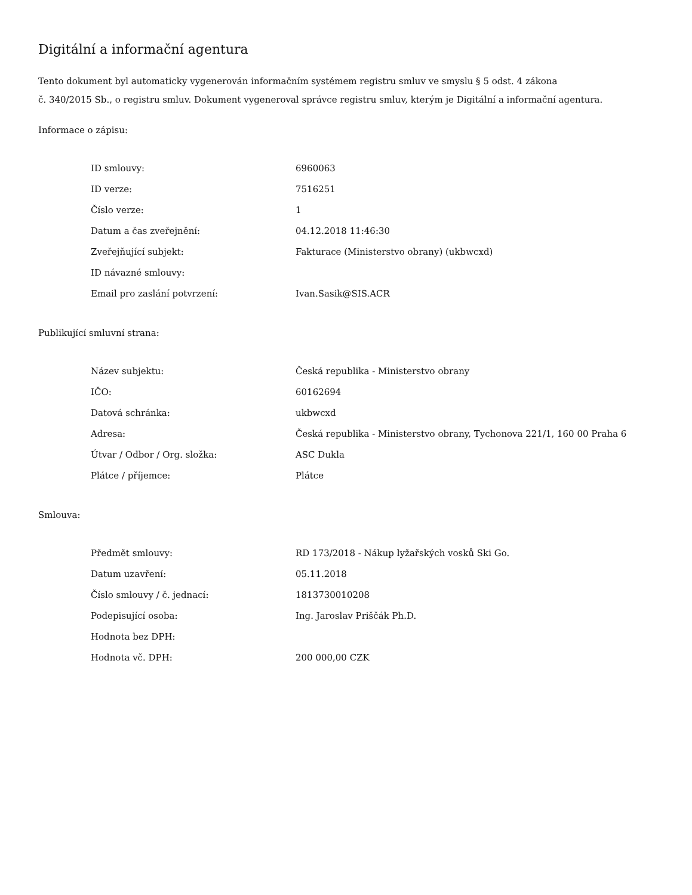Digitální a informační agentura
Tento dokument byl automaticky vygenerován informačním systémem registru smluv ve smyslu § 5 odst. 4 zákona
č. 340/2015 Sb., o registru smluv. Dokument vygeneroval správce registru smluv, kterým je Digitální a informační agentura.
Informace o zápisu:
| ID smlouvy: | 6960063 |
| ID verze: | 7516251 |
| Číslo verze: | 1 |
| Datum a čas zveřejnění: | 04.12.2018 11:46:30 |
| Zveřejňující subjekt: | Fakturace (Ministerstvo obrany) (ukbwcxd) |
| ID návazné smlouvy: | |
| Email pro zaslání potvrzení: | Ivan.Sasik@SIS.ACR |
Publikující smluvní strana:
| Název subjektu: | Česká republika - Ministerstvo obrany |
| IČO: | 60162694 |
| Datová schránka: | ukbwcxd |
| Adresa: | Česká republika - Ministerstvo obrany, Tychonova 221/1, 160 00 Praha 6 |
| Útvar / Odbor / Org. složka: | ASC Dukla |
| Plátce / příjemce: | Plátce |
Smlouva:
| Předmět smlouvy: | RD 173/2018 - Nákup lyžařských vosků Ski Go. |
| Datum uzavření: | 05.11.2018 |
| Číslo smlouvy / č. jednací: | 1813730010208 |
| Podepisující osoba: | Ing. Jaroslav Priščák Ph.D. |
| Hodnota bez DPH: | |
| Hodnota vč. DPH: | 200 000,00 CZK |